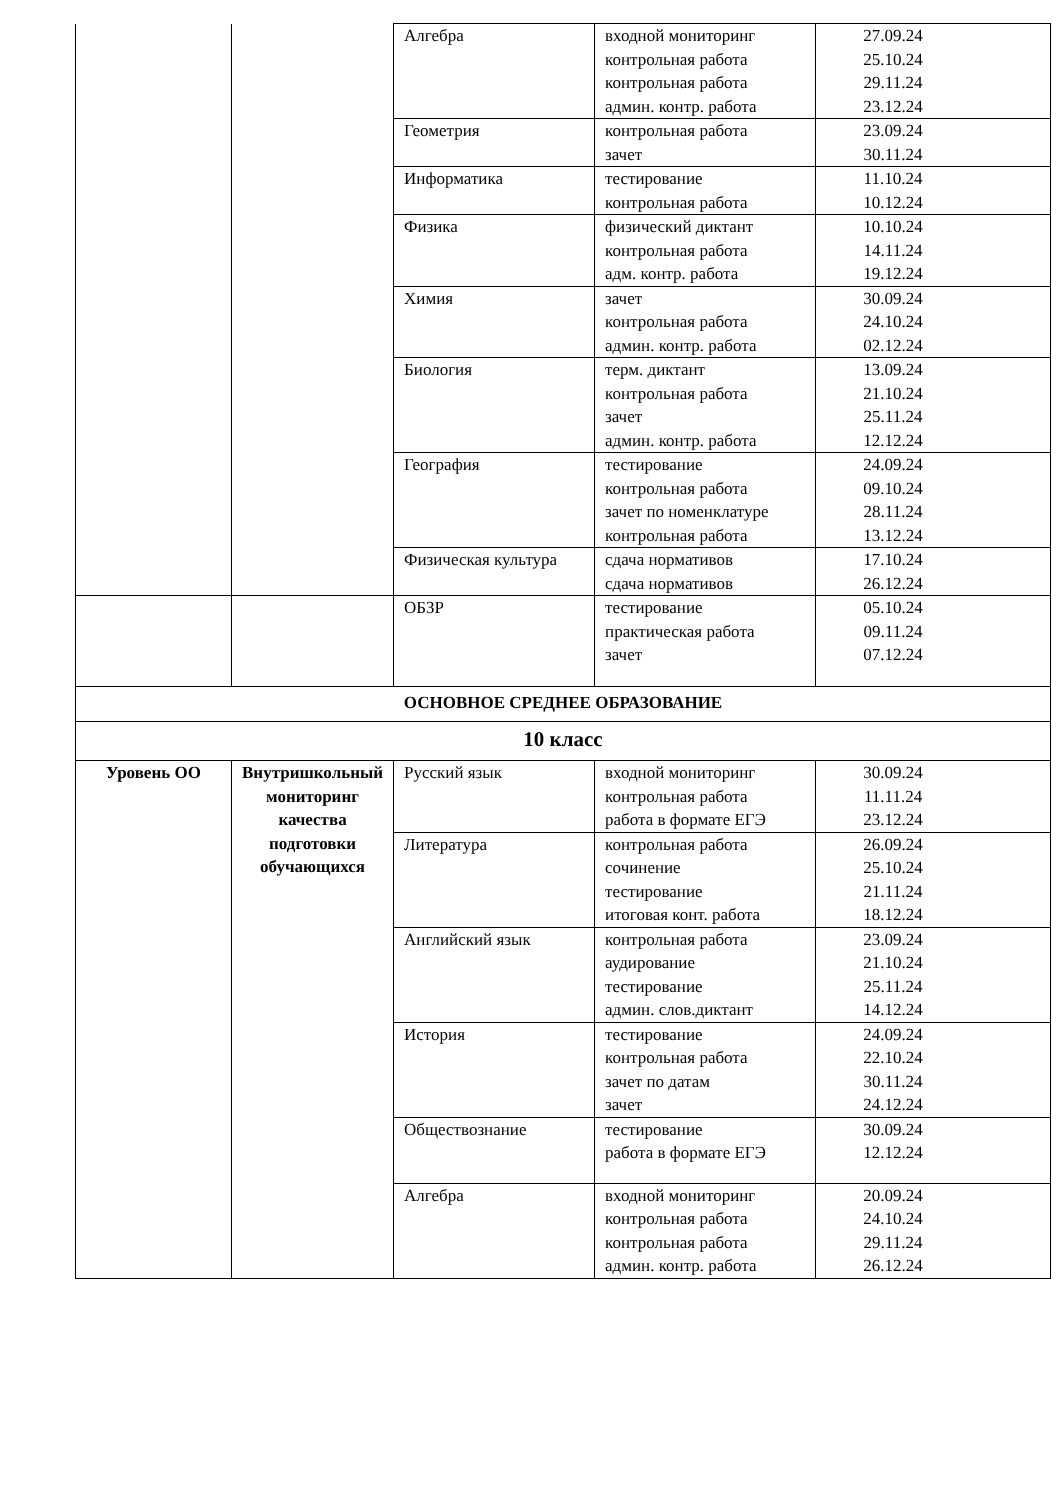| | | Алгебра | входной мониторинг контрольная работа контрольная работа админ. контр. работа | 27.09.24 25.10.24 29.11.24 23.12.24 |
| | | Геометрия | контрольная работа зачет | 23.09.24 30.11.24 |
| | | Информатика | тестирование контрольная работа | 11.10.24 10.12.24 |
| | | Физика | физический диктант контрольная работа адм. контр. работа | 10.10.24 14.11.24 19.12.24 |
| | | Химия | зачет контрольная работа админ. контр. работа | 30.09.24 24.10.24 02.12.24 |
| | | Биология | терм. диктант контрольная работа зачет админ. контр. работа | 13.09.24 21.10.24 25.11.24 12.12.24 |
| | | География | тестирование контрольная работа зачет по номенклатуре контрольная работа | 24.09.24 09.10.24 28.11.24 13.12.24 |
| | | Физическая культура | сдача нормативов сдача нормативов | 17.10.24 26.12.24 |
| | | ОБЗР | тестирование практическая работа зачет | 05.10.24 09.11.24 07.12.24 |
| ОСНОВНОЕ СРЕДНЕЕ ОБРАЗОВАНИЕ | | | | |
| 10 класс | | | | |
| Уровень ОО | Внутришкольный мониторинг качества подготовки обучающихся | Русский язык | входной мониторинг контрольная работа работа в формате ЕГЭ | 30.09.24 11.11.24 23.12.24 |
| | | Литература | контрольная работа сочинение тестирование итоговая конт. работа | 26.09.24 25.10.24 21.11.24 18.12.24 |
| | | Английский язык | контрольная работа аудирование тестирование админ. слов.диктант | 23.09.24 21.10.24 25.11.24 14.12.24 |
| | | История | тестирование контрольная работа зачет по датам зачет | 24.09.24 22.10.24 30.11.24 24.12.24 |
| | | Обществознание | тестирование работа в формате ЕГЭ | 30.09.24 12.12.24 |
| | | Алгебра | входной мониторинг контрольная работа контрольная работа админ. контр. работа | 20.09.24 24.10.24 29.11.24 26.12.24 |